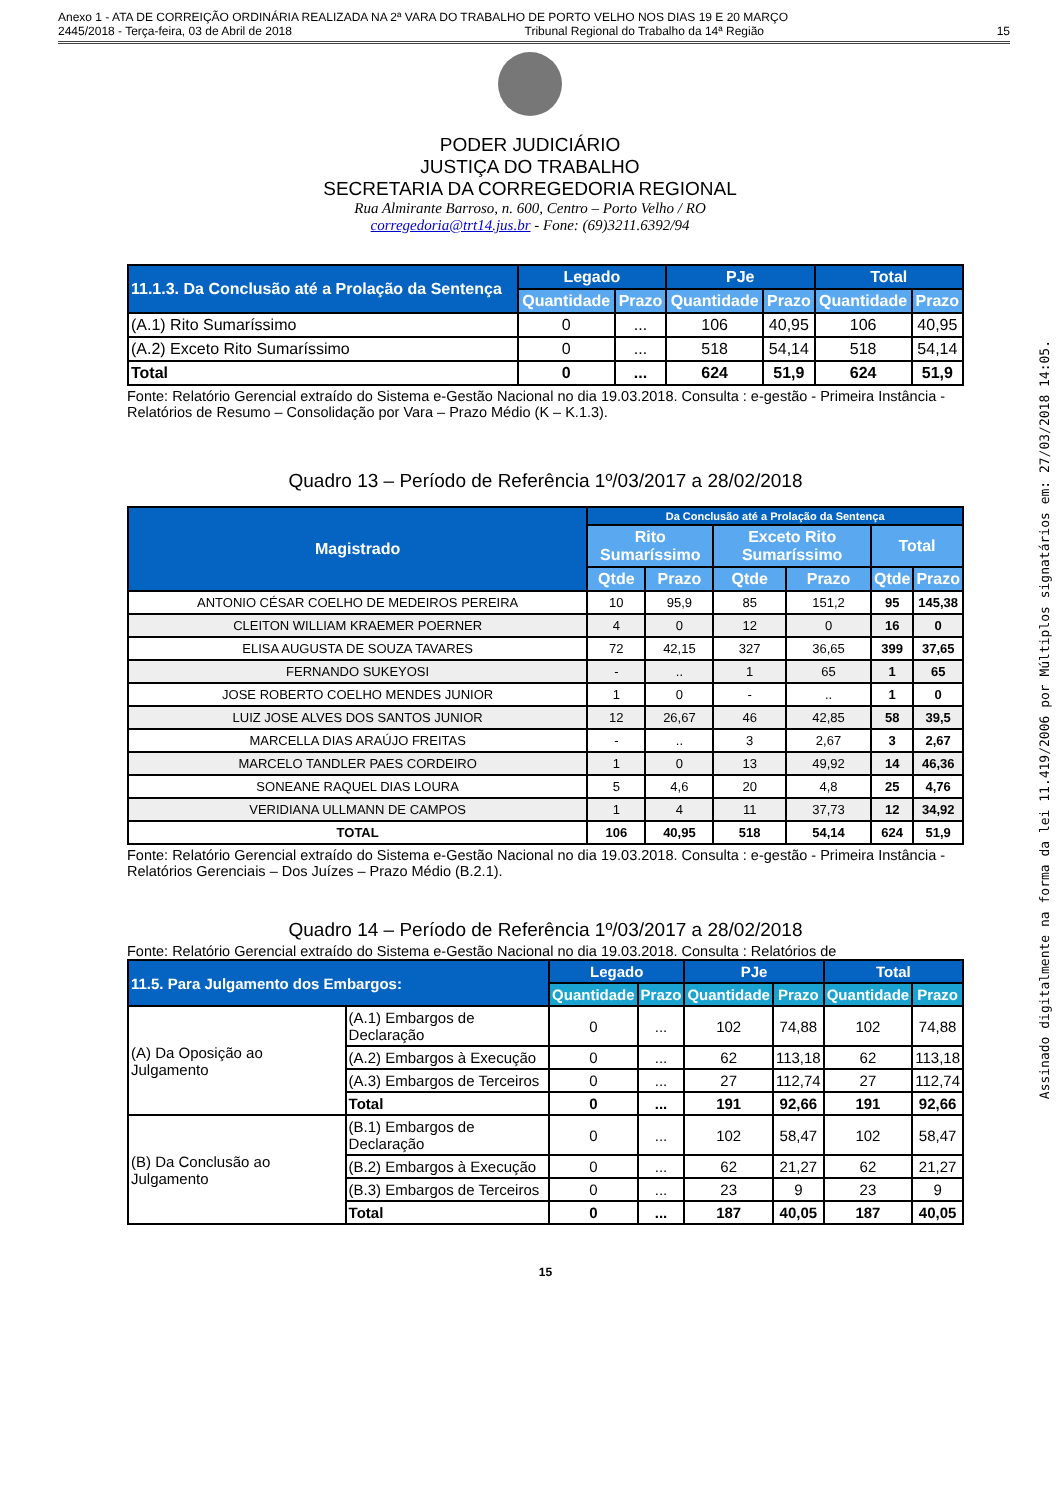Anexo 1 - ATA DE CORREIÇÃO ORDINÁRIA REALIZADA NA 2ª VARA DO TRABALHO DE PORTO VELHO NOS DIAS 19 E 20 MARÇO
2445/2018 - Terça-feira, 03 de Abril de 2018 Tribunal Regional do Trabalho da 14ª Região 15
Assinado digitalmente na forma da lei 11.419/2006 por Múltiplos signatários em: 27/03/2018 14:05.
PODER JUDICIÁRIO
JUSTIÇA DO TRABALHO
SECRETARIA DA CORREGEDORIA REGIONAL
Rua Almirante Barroso, n. 600, Centro – Porto Velho / RO
corregedoria@trt14.jus.br - Fone: (69)3211.6392/94
| 11.1.3. Da Conclusão até a Prolação da Sentença | Legado | | PJe | | Total | |
| --- | --- | --- | --- | --- | --- | --- |
| | Quantidade | Prazo | Quantidade | Prazo | Quantidade | Prazo |
| (A.1) Rito Sumaríssimo | 0 | ... | 106 | 40,95 | 106 | 40,95 |
| (A.2) Exceto Rito Sumaríssimo | 0 | ... | 518 | 54,14 | 518 | 54,14 |
| Total | 0 | ... | 624 | 51,9 | 624 | 51,9 |
Fonte: Relatório Gerencial extraído do Sistema e-Gestão Nacional no dia 19.03.2018. Consulta : e-gestão - Primeira Instância - Relatórios de Resumo – Consolidação por Vara – Prazo Médio (K – K.1.3).
Quadro 13 – Período de Referência 1º/03/2017 a 28/02/2018
| Magistrado | Da Conclusão até a Prolação da Sentença | | | | | |
| --- | --- | --- | --- | --- | --- | --- |
| | Rito Sumaríssimo | | Exceto Rito Sumaríssimo | | Total | |
| | Qtde | Prazo | Qtde | Prazo | Qtde | Prazo |
| ANTONIO CÉSAR COELHO DE MEDEIROS PEREIRA | 10 | 95,9 | 85 | 151,2 | 95 | 145,38 |
| CLEITON WILLIAM KRAEMER POERNER | 4 | 0 | 12 | 0 | 16 | 0 |
| ELISA AUGUSTA DE SOUZA TAVARES | 72 | 42,15 | 327 | 36,65 | 399 | 37,65 |
| FERNANDO SUKEYOSI | - | .. | 1 | 65 | 1 | 65 |
| JOSE ROBERTO COELHO MENDES JUNIOR | 1 | 0 | - | .. | 1 | 0 |
| LUIZ JOSE ALVES DOS SANTOS JUNIOR | 12 | 26,67 | 46 | 42,85 | 58 | 39,5 |
| MARCELLA DIAS ARAÚJO FREITAS | - | .. | 3 | 2,67 | 3 | 2,67 |
| MARCELO TANDLER PAES CORDEIRO | 1 | 0 | 13 | 49,92 | 14 | 46,36 |
| SONEANE RAQUEL DIAS LOURA | 5 | 4,6 | 20 | 4,8 | 25 | 4,76 |
| VERIDIANA ULLMANN DE CAMPOS | 1 | 4 | 11 | 37,73 | 12 | 34,92 |
| TOTAL | 106 | 40,95 | 518 | 54,14 | 624 | 51,9 |
Fonte: Relatório Gerencial extraído do Sistema e-Gestão Nacional no dia 19.03.2018. Consulta : e-gestão - Primeira Instância - Relatórios Gerenciais – Dos Juízes – Prazo Médio (B.2.1).
Quadro 14 – Período de Referência 1º/03/2017 a 28/02/2018
Fonte: Relatório Gerencial extraído do Sistema e-Gestão Nacional no dia 19.03.2018. Consulta : Relatórios de
| 11.5. Para Julgamento dos Embargos: | | Legado | | PJe | | Total | |
| --- | --- | --- | --- | --- | --- | --- | --- |
| | | Quantidade | Prazo | Quantidade | Prazo | Quantidade | Prazo |
| (A) Da Oposição ao Julgamento | (A.1) Embargos de Declaração | 0 | ... | 102 | 74,88 | 102 | 74,88 |
| | (A.2) Embargos à Execução | 0 | ... | 62 | 113,18 | 62 | 113,18 |
| | (A.3) Embargos de Terceiros | 0 | ... | 27 | 112,74 | 27 | 112,74 |
| | Total | 0 | ... | 191 | 92,66 | 191 | 92,66 |
| (B) Da Conclusão ao Julgamento | (B.1) Embargos de Declaração | 0 | ... | 102 | 58,47 | 102 | 58,47 |
| | (B.2) Embargos à Execução | 0 | ... | 62 | 21,27 | 62 | 21,27 |
| | (B.3) Embargos de Terceiros | 0 | ... | 23 | 9 | 23 | 9 |
| | Total | 0 | ... | 187 | 40,05 | 187 | 40,05 |
15